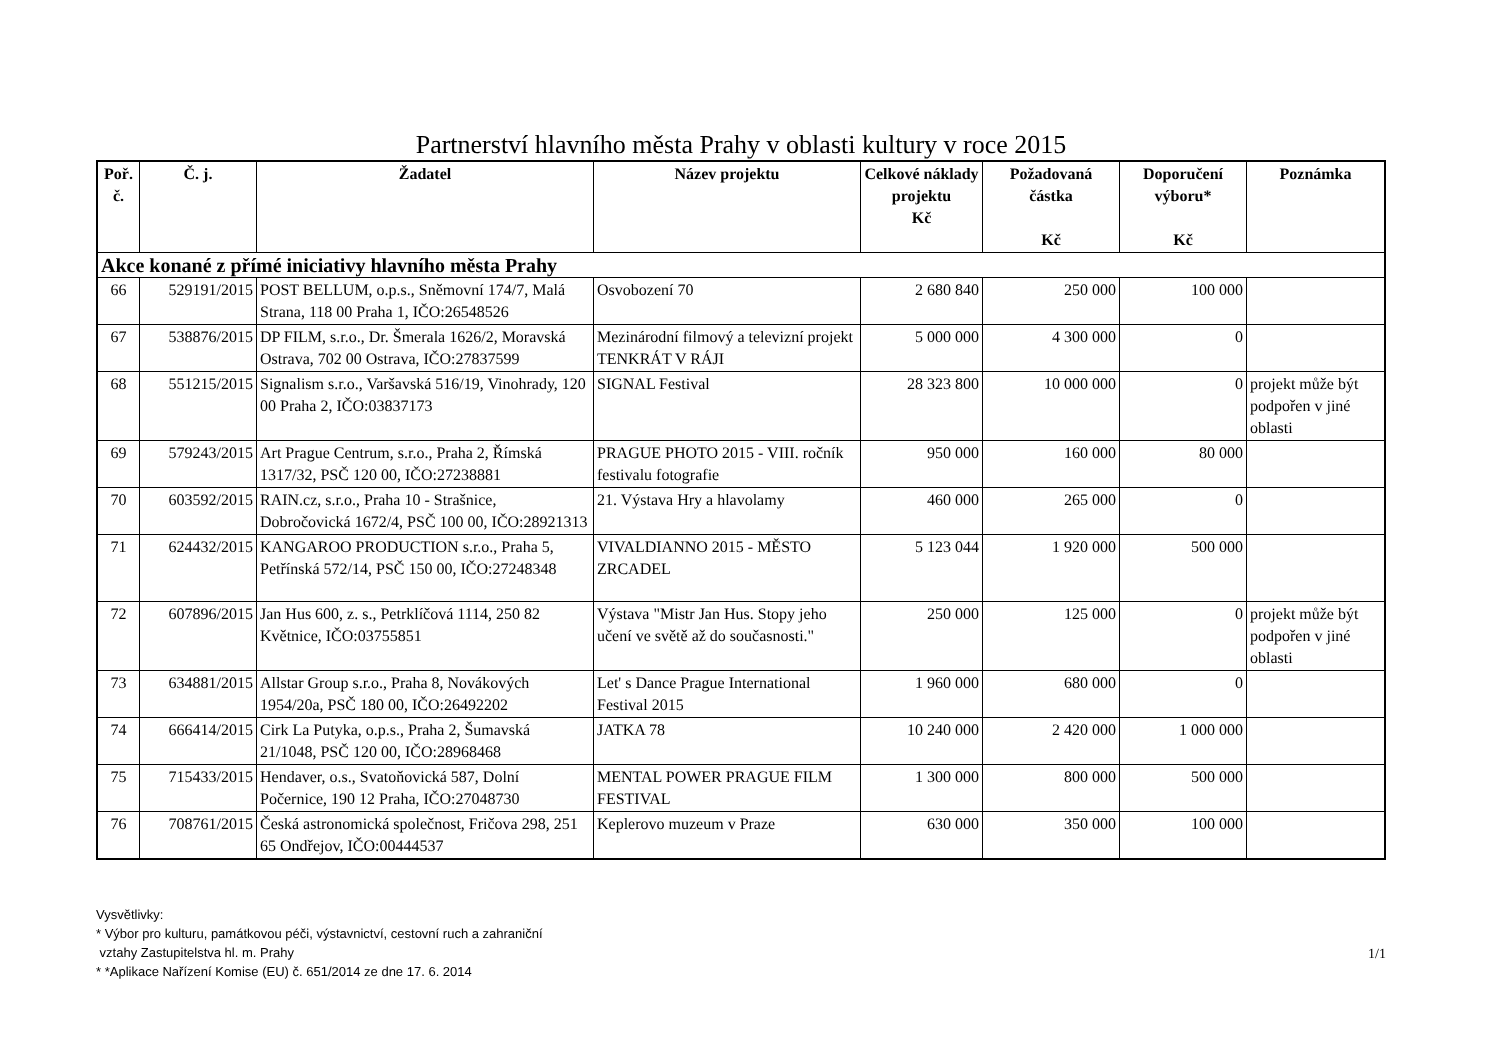Partnerství hlavního města Prahy v oblasti kultury v roce 2015
| Poř. č. | Č. j. | Žadatel | Název projektu | Celkové náklady projektu Kč | Požadovaná částka Kč | Doporučení výboru* Kč | Poznámka |
| --- | --- | --- | --- | --- | --- | --- | --- |
| Akce konané z přímé iniciativy hlavního města Prahy | | | | | | | |
| 66 | 529191/2015 | POST BELLUM, o.p.s., Sněmovní 174/7, Malá Strana, 118 00 Praha 1, IČO:26548526 | Osvobození 70 | 2 680 840 | 250 000 | 100 000 | |
| 67 | 538876/2015 | DP FILM, s.r.o., Dr. Šmerala 1626/2, Moravská Ostrava, 702 00 Ostrava, IČO:27837599 | Mezinárodní filmový a televizní projekt TENKRÁT V RÁJI | 5 000 000 | 4 300 000 | 0 | |
| 68 | 551215/2015 | Signalism s.r.o., Varšavská 516/19, Vinohrady, 120 00 Praha 2, IČO:03837173 | SIGNAL Festival | 28 323 800 | 10 000 000 | 0 | projekt může být podpořen v jiné oblasti |
| 69 | 579243/2015 | Art Prague Centrum, s.r.o., Praha 2, Římská 1317/32, PSČ 120 00, IČO:27238881 | PRAGUE PHOTO 2015 - VIII. ročník festivalu fotografie | 950 000 | 160 000 | 80 000 | |
| 70 | 603592/2015 | RAIN.cz, s.r.o., Praha 10 - Strašnice, Dobročovická 1672/4, PSČ 100 00, IČO:28921313 | 21. Výstava Hry a hlavolamy | 460 000 | 265 000 | 0 | |
| 71 | 624432/2015 | KANGAROO PRODUCTION s.r.o., Praha 5, Petřínská 572/14, PSČ 150 00, IČO:27248348 | VIVALDIANNO 2015 - MĚSTO ZRCADEL | 5 123 044 | 1 920 000 | 500 000 | |
| 72 | 607896/2015 | Jan Hus 600, z. s., Petrklíčová 1114, 250 82 Květnice, IČO:03755851 | Výstava "Mistr Jan Hus. Stopy jeho učení ve světě až do současnosti." | 250 000 | 125 000 | 0 | projekt může být podpořen v jiné oblasti |
| 73 | 634881/2015 | Allstar Group s.r.o., Praha 8, Novákových 1954/20a, PSČ 180 00, IČO:26492202 | Let' s Dance Prague International Festival 2015 | 1 960 000 | 680 000 | 0 | |
| 74 | 666414/2015 | Cirk La Putyka, o.p.s., Praha 2, Šumavská 21/1048, PSČ 120 00, IČO:28968468 | JATKA 78 | 10 240 000 | 2 420 000 | 1 000 000 | |
| 75 | 715433/2015 | Hendaver, o.s., Svatoňovická 587, Dolní Počernice, 190 12 Praha, IČO:27048730 | MENTAL POWER PRAGUE FILM FESTIVAL | 1 300 000 | 800 000 | 500 000 | |
| 76 | 708761/2015 | Česká astronomická společnost, Fričova 298, 251 65 Ondřejov, IČO:00444537 | Keplerovo muzeum v Praze | 630 000 | 350 000 | 100 000 | |
Vysvětlivky:
* Výbor pro kulturu, památkovou péči, výstavnictví, cestovní ruch a zahraniční
vztahy Zastupitelstva hl. m. Prahy
* *Aplikace Nařízení Komise (EU) č. 651/2014 ze dne 17. 6. 2014
1/1